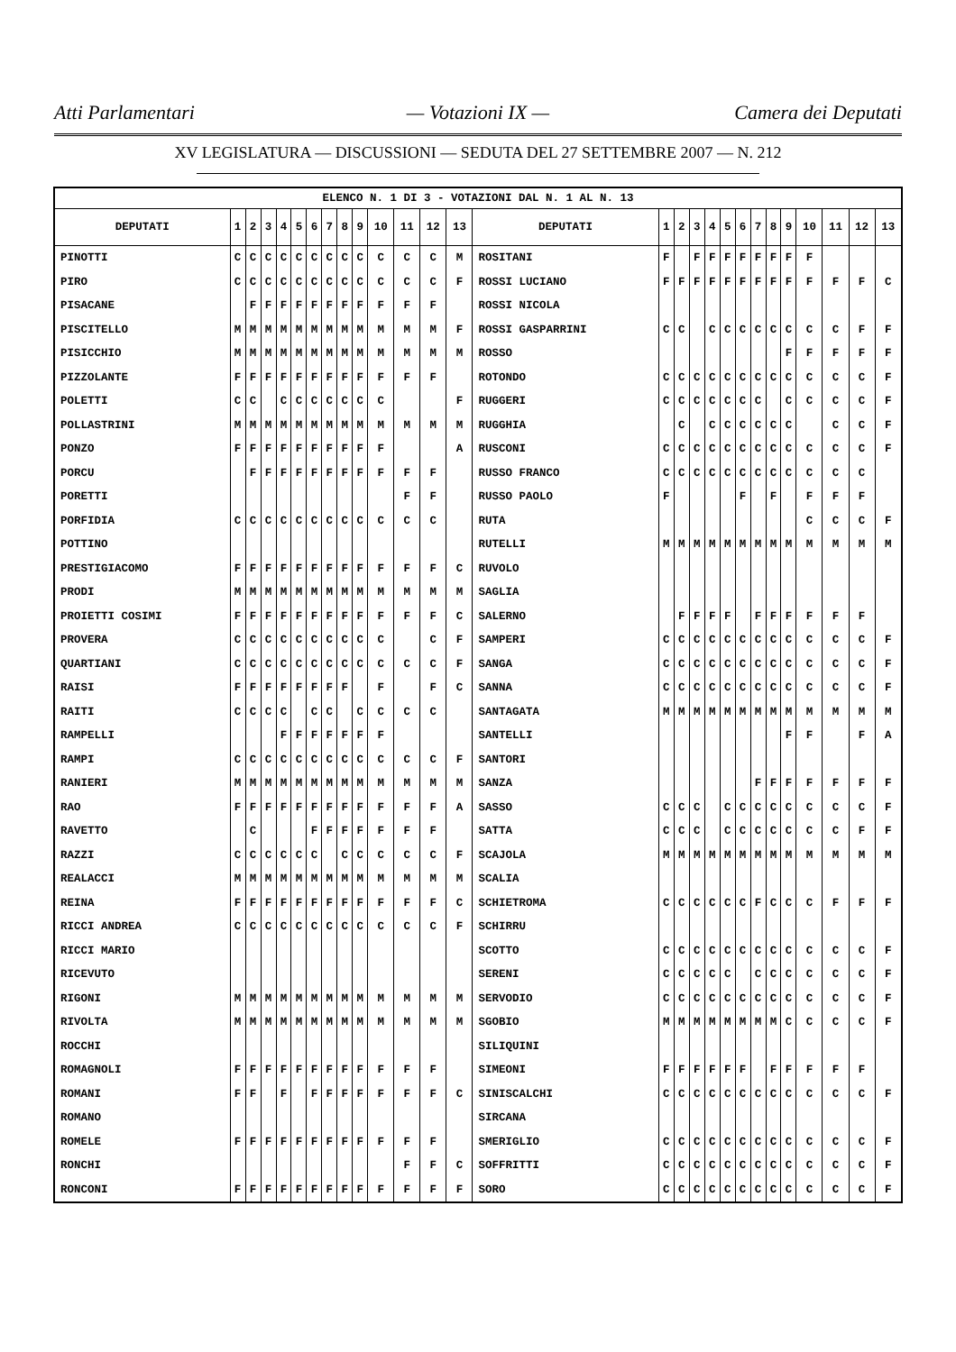Atti Parlamentari — Votazioni IX — Camera dei Deputati
XV LEGISLATURA — DISCUSSIONI — SEDUTA DEL 27 SETTEMBRE 2007 — N. 212
| ELENCO N. 1 DI 3 - VOTAZIONI DAL N. 1 AL N. 13 | | | | | | | | | | | | | | | | | | | | | | | | | | | |
| --- | --- | --- | --- | --- | --- | --- | --- | --- | --- | --- | --- | --- | --- | --- | --- | --- | --- | --- | --- | --- | --- | --- | --- | --- | --- | --- | --- |
| DEPUTATI | 1 | 2 | 3 | 4 | 5 | 6 | 7 | 8 | 9 | 10 | 11 | 12 | 13 | DEPUTATI | 1 | 2 | 3 | 4 | 5 | 6 | 7 | 8 | 9 | 10 | 11 | 12 | 13 |
| PINOTTI | C | C | C | C | C | C | C | C | C | C | C | C | M | ROSITANI | F | | F | F | F | F | F | F | F | F | | | |
| PIRO | C | C | C | C | C | C | C | C | C | C | C | C | F | ROSSI LUCIANO | F | F | F | F | F | F | F | F | F | F | F | F | C |
| PISACANE | | F | F | F | F | F | F | F | F | F | F | F | | ROSSI NICOLA | | | | | | | | | | | | | |
| PISCITELLO | M | M | M | M | M | M | M | M | M | M | M | M | F | ROSSI GASPARRINI | C | C | | C | C | C | C | C | C | C | C | F | F |
| PISICCHIO | M | M | M | M | M | M | M | M | M | M | M | M | M | ROSSO | | | | | | | | | F | F | F | F | F |
| PIZZOLANTE | F | F | F | F | F | F | F | F | F | F | F | F | | ROTONDO | C | C | C | C | C | C | C | C | C | C | C | C | F |
| POLETTI | C | C | | C | C | C | C | C | C | C | | | F | RUGGERI | C | C | C | C | C | C | C | | C | C | C | C | F |
| POLLASTRINI | M | M | M | M | M | M | M | M | M | M | M | M | M | RUGGHIA | | C | | C | C | C | C | C | C | | C | C | F |
| PONZO | F | F | F | F | F | F | F | F | F | F | | | A | RUSCONI | C | C | C | C | C | C | C | C | C | C | C | C | F |
| PORCU | | F | F | F | F | F | F | F | F | F | F | F | | RUSSO FRANCO | C | C | C | C | C | C | C | C | C | C | C | C | |
| PORETTI | | | | | | | | | | | F | F | | RUSSO PAOLO | F | | | | | F | | F | | F | F | F | |
| PORFIDIA | C | C | C | C | C | C | C | C | C | C | C | C | | RUTA | | | | | | | | | | C | C | C | F |
| POTTINO | | | | | | | | | | | | | | RUTELLI | M | M | M | M | M | M | M | M | M | M | M | M | M |
| PRESTIGIACOMO | F | F | F | F | F | F | F | F | F | F | F | F | C | RUVOLO | | | | | | | | | | | | | |
| PRODI | M | M | M | M | M | M | M | M | M | M | M | M | M | SAGLIA | | | | | | | | | | | | | |
| PROIETTI COSIMI | F | F | F | F | F | F | F | F | F | F | F | F | C | SALERNO | | F | F | F | F | | F | F | F | F | F | F | |
| PROVERA | C | C | C | C | C | C | C | C | C | C | | C | F | SAMPERI | C | C | C | C | C | C | C | C | C | C | C | C | F |
| QUARTIANI | C | C | C | C | C | C | C | C | C | C | C | C | F | SANGA | C | C | C | C | C | C | C | C | C | C | C | C | F |
| RAISI | F | F | F | F | F | F | F | F | | F | | F | C | SANNA | C | C | C | C | C | C | C | C | C | C | C | C | F |
| RAITI | C | C | C | C | | C | C | | C | C | C | C | | SANTAGATA | M | M | M | M | M | M | M | M | M | M | M | M | M |
| RAMPELLI | | | | F | F | F | F | F | F | F | | | | SANTELLI | | | | | | | | | F | F | | F | A |
| RAMPI | C | C | C | C | C | C | C | C | C | C | C | C | F | SANTORI | | | | | | | | | | | | | |
| RANIERI | M | M | M | M | M | M | M | M | M | M | M | M | M | SANZA | | | | | | | F | F | F | F | F | F | F |
| RAO | F | F | F | F | F | F | F | F | F | F | F | F | A | SASSO | C | C | C | | C | C | C | C | C | C | C | C | F |
| RAVETTO | | C | | | | F | F | F | F | F | F | F | | SATTA | C | C | C | | C | C | C | C | C | C | C | F | F |
| RAZZI | C | C | C | C | C | C | | C | C | C | C | C | F | SCAJOLA | M | M | M | M | M | M | M | M | M | M | M | M | M |
| REALACCI | M | M | M | M | M | M | M | M | M | M | M | M | M | SCALIA | | | | | | | | | | | | | |
| REINA | F | F | F | F | F | F | F | F | F | F | F | F | C | SCHIETROMA | C | C | C | C | C | C | F | C | C | C | F | F | F |
| RICCI ANDREA | C | C | C | C | C | C | C | C | C | C | C | C | F | SCHIRRU | | | | | | | | | | | | | |
| RICCI MARIO | | | | | | | | | | | | | | SCOTTO | C | C | C | C | C | C | C | C | C | C | C | C | F |
| RICEVUTO | | | | | | | | | | | | | | SERENI | C | C | C | C | C | | C | C | C | C | C | C | F |
| RIGONI | M | M | M | M | M | M | M | M | M | M | M | M | M | SERVODIO | C | C | C | C | C | C | C | C | C | C | C | C | F |
| RIVOLTA | M | M | M | M | M | M | M | M | M | M | M | M | M | SGOBIO | M | M | M | M | M | M | M | M | C | C | C | C | F |
| ROCCHI | | | | | | | | | | | | | | SILIQUINI | | | | | | | | | | | | | |
| ROMAGNOLI | F | F | F | F | F | F | F | F | F | F | F | F | | SIMEONI | F | F | F | F | F | F | | F | F | F | F | F | |
| ROMANI | F | F | | F | | F | F | F | F | F | F | F | C | SINISCALCHI | C | C | C | C | C | C | C | C | C | C | C | C | F |
| ROMANO | | | | | | | | | | | | | | SIRCANA | | | | | | | | | | | | | |
| ROMELE | F | F | F | F | F | F | F | F | F | F | F | F | | SMERIGLIO | C | C | C | C | C | C | C | C | C | C | C | C | F |
| RONCHI | | | | | | | | | | | F | F | C | SOFFRITTI | C | C | C | C | C | C | C | C | C | C | C | C | F |
| RONCONI | F | F | F | F | F | F | F | F | F | F | F | F | F | SORO | C | C | C | C | C | C | C | C | C | C | C | C | F |